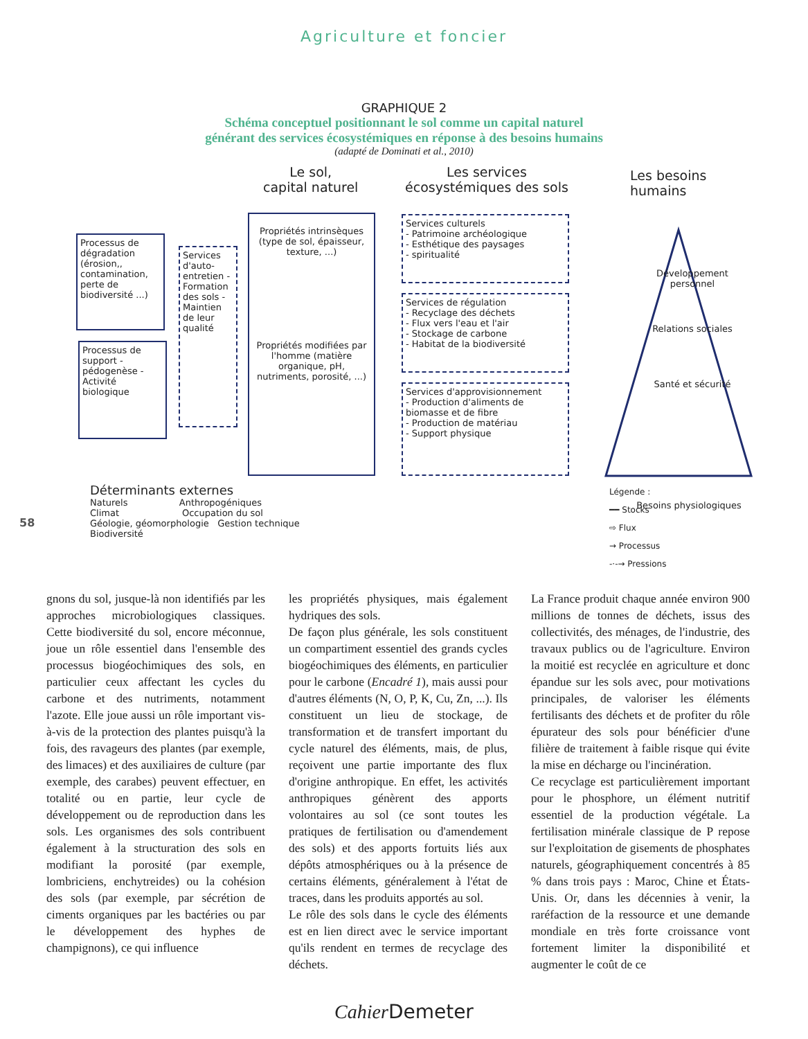Agriculture et foncier
GRAPHIQUE 2
Schéma conceptuel positionnant le sol comme un capital naturel
générant des services écosystémiques en réponse à des besoins humains
(adapté de Dominati et al., 2010)
Le sol,
capital naturel
Les services
écosystémiques des sols
Les besoins
humains
Processus de dégradation (érosion,, contamination, perte de biodiversité ...)
Processus de support -pédogenèse - Activité biologique
Services d'auto-entretien - Formation des sols - Maintien de leur qualité
Propriétés intrinsèques (type de sol, épaisseur, texture, ...)
Propriétés modifiées par l'homme (matière organique, pH, nutriments, porosité, ...)
Services culturels
- Patrimoine archéologique
- Esthétique des paysages
- spiritualité
Services de régulation
- Recyclage des déchets
- Flux vers l'eau et l'air
- Stockage de carbone
- Habitat de la biodiversité
Services d'approvisionnement
- Production d'aliments de biomasse et de fibre
- Production de matériau
- Support physique
Développement personnel
Relations sociales
Santé et sécurité
Besoins physiologiques
Déterminants externes
Naturels Anthropogéniques
Climat Occupation du sol
Géologie, géomorphologie Gestion technique
Biodiversité
Légende :
━━ Stocks
⇨ Flux
→ Processus
-·-→ Pressions
58
gnons du sol, jusque-là non identifiés par les approches microbiologiques classiques. Cette biodiversité du sol, encore méconnue, joue un rôle essentiel dans l'ensemble des processus biogéochimiques des sols, en particulier ceux affectant les cycles du carbone et des nutriments, notamment l'azote. Elle joue aussi un rôle important vis-à-vis de la protection des plantes puisqu'à la fois, des ravageurs des plantes (par exemple, des limaces) et des auxiliaires de culture (par exemple, des carabes) peuvent effectuer, en totalité ou en partie, leur cycle de développement ou de reproduction dans les sols. Les organismes des sols contribuent également à la structuration des sols en modifiant la porosité (par exemple, lombriciens, enchytreides) ou la cohésion des sols (par exemple, par sécrétion de ciments organiques par les bactéries ou par le développement des hyphes de champignons), ce qui influence
les propriétés physiques, mais également hydriques des sols.
De façon plus générale, les sols constituent un compartiment essentiel des grands cycles biogéochimiques des éléments, en particulier pour le carbone (Encadré 1), mais aussi pour d'autres éléments (N, O, P, K, Cu, Zn, ...). Ils constituent un lieu de stockage, de transformation et de transfert important du cycle naturel des éléments, mais, de plus, reçoivent une partie importante des flux d'origine anthropique. En effet, les activités anthropiques génèrent des apports volontaires au sol (ce sont toutes les pratiques de fertilisation ou d'amendement des sols) et des apports fortuits liés aux dépôts atmosphériques ou à la présence de certains éléments, généralement à l'état de traces, dans les produits apportés au sol.
Le rôle des sols dans le cycle des éléments est en lien direct avec le service important qu'ils rendent en termes de recyclage des déchets.
La France produit chaque année environ 900 millions de tonnes de déchets, issus des collectivités, des ménages, de l'industrie, des travaux publics ou de l'agriculture. Environ la moitié est recyclée en agriculture et donc épandue sur les sols avec, pour motivations principales, de valoriser les éléments fertilisants des déchets et de profiter du rôle épurateur des sols pour bénéficier d'une filière de traitement à faible risque qui évite la mise en décharge ou l'incinération.
Ce recyclage est particulièrement important pour le phosphore, un élément nutritif essentiel de la production végétale. La fertilisation minérale classique de P repose sur l'exploitation de gisements de phosphates naturels, géographiquement concentrés à 85 % dans trois pays : Maroc, Chine et États-Unis. Or, dans les décennies à venir, la raréfaction de la ressource et une demande mondiale en très forte croissance vont fortement limiter la disponibilité et augmenter le coût de ce
Cahier Demeter